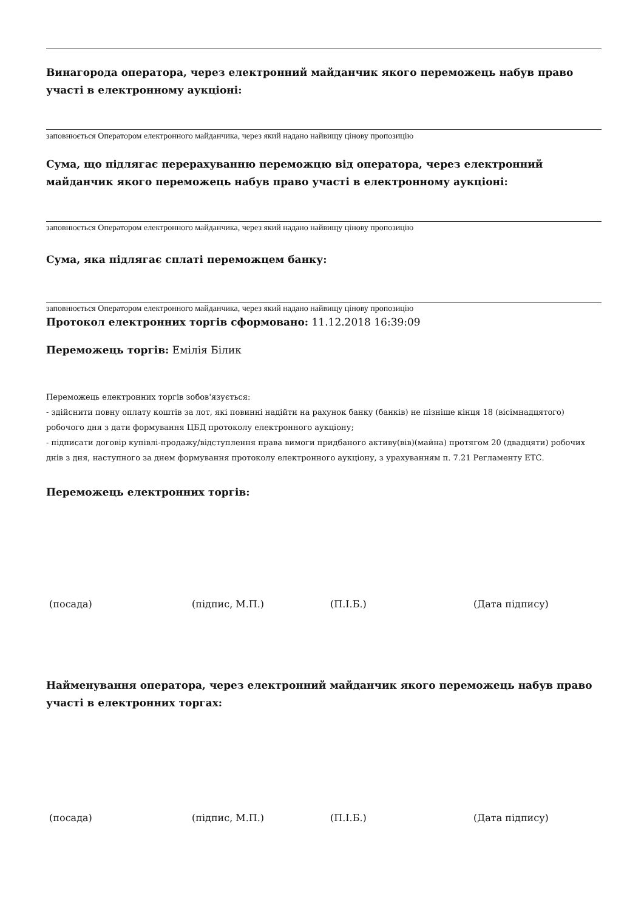Винагорода оператора, через електронний майданчик якого переможець набув право участі в електронному аукціоні:
заповнюється Оператором електронного майданчика, через який надано найвищу цінову пропозицію
Сума, що підлягає перерахуванню переможцю від оператора, через електронний майданчик якого переможець набув право участі в електронному аукціоні:
заповнюється Оператором електронного майданчика, через який надано найвищу цінову пропозицію
Сума, яка підлягає сплаті переможцем банку:
заповнюється Оператором електронного майданчика, через який надано найвищу цінову пропозицію
Протокол електронних торгів сформовано: 11.12.2018 16:39:09
Переможець торгів: Емілія Білик
Переможець електронних торгів зобов'язується:
- здійснити повну оплату коштів за лот, які повинні надійти на рахунок банку (банків) не пізніше кінця 18 (вісімнадцятого) робочого дня з дати формування ЦБД протоколу електронного аукціону;
- підписати договір купівлі-продажу/відступлення права вимоги придбаного активу(вів)(майна) протягом 20 (двадцяти) робочих днів з дня, наступного за днем формування протоколу електронного аукціону, з урахуванням п. 7.21 Регламенту ЕТС.
Переможець електронних торгів:
(посада) (підпис, М.П.) (П.І.Б.) (Дата підпису)
Найменування оператора, через електронний майданчик якого переможець набув право участі в електронних торгах:
(посада) (підпис, М.П.) (П.І.Б.) (Дата підпису)